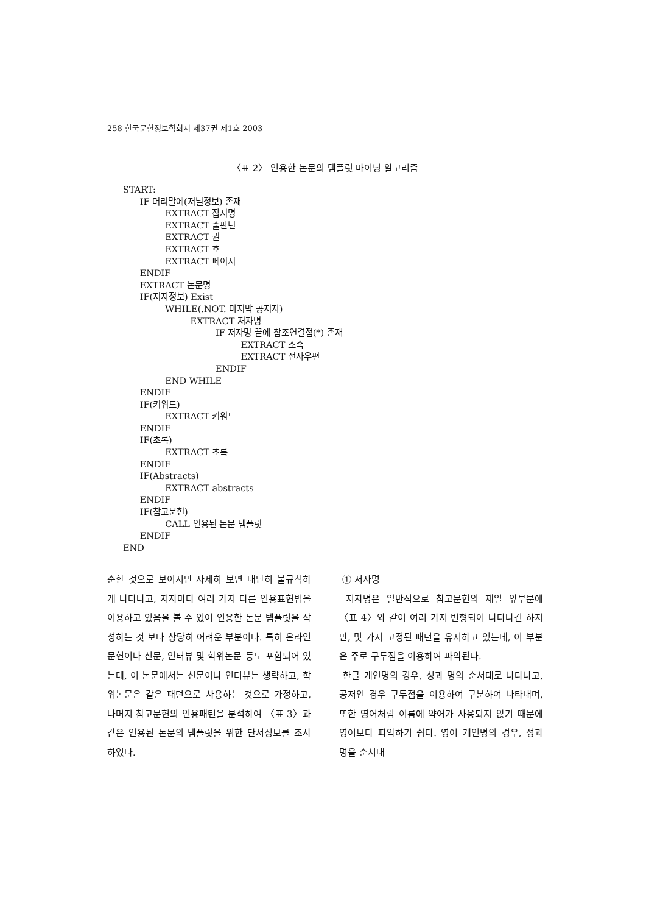258 한국문헌정보학회지 제37권 제1호 2003
〈표 2〉 인용한 논문의 템플릿 마이닝 알고리즘
START: IF 머리말에(저널정보) 존재 EXTRACT 잡지명 EXTRACT 출판년 EXTRACT 권 EXTRACT 호 EXTRACT 페이지 ENDIF EXTRACT 논문명 IF(저자정보) Exist WHILE(.NOT. 마지막 공저자) EXTRACT 저자명 IF 저자명 끝에 참조연결점(*) 존재 EXTRACT 소속 EXTRACT 전자우편 ENDIF END WHILE ENDIF IF(키워드) EXTRACT 키워드 ENDIF IF(초록) EXTRACT 초록 ENDIF IF(Abstracts) EXTRACT abstracts ENDIF IF(참고문헌) CALL 인용된 논문 템플릿 ENDIF END
순한 것으로 보이지만 자세히 보면 대단히 불규칙하게 나타나고, 저자마다 여러 가지 다른 인용표현법을 이용하고 있음을 볼 수 있어 인용한 논문 템플릿을 작성하는 것 보다 상당히 어려운 부분이다. 특히 온라인 문헌이나 신문, 인터뷰 및 학위논문 등도 포함되어 있는데, 이 논문에서는 신문이나 인터뷰는 생략하고, 학위논문은 같은 패턴으로 사용하는 것으로 가정하고, 나머지 참고문헌의 인용패턴을 분석하여 〈표 3〉과 같은 인용된 논문의 템플릿을 위한 단서정보를 조사하였다.
① 저자명
저자명은 일반적으로 참고문헌의 제일 앞부분에 〈표 4〉와 같이 여러 가지 변형되어 나타나긴 하지만, 몇 가지 고정된 패턴을 유지하고 있는데, 이 부분은 주로 구두점을 이용하여 파악된다.
한글 개인명의 경우, 성과 명의 순서대로 나타나고, 공저인 경우 구두점을 이용하여 구분하여 나타내며, 또한 영어처럼 이름에 약어가 사용되지 않기 때문에 영어보다 파악하기 쉽다. 영어 개인명의 경우, 성과 명을 순서대